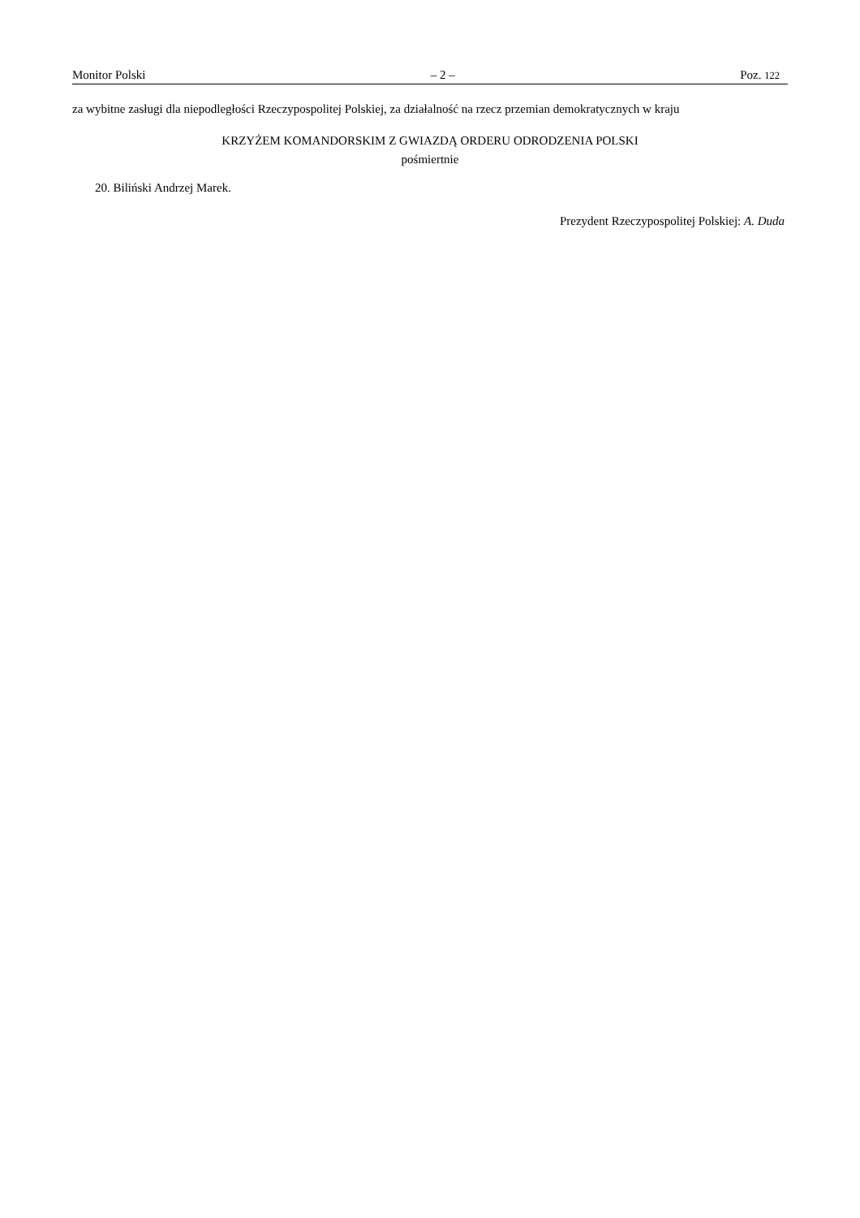Monitor Polski – 2 – Poz. 122
za wybitne zasługi dla niepodległości Rzeczypospolitej Polskiej, za działalność na rzecz przemian demokratycznych w kraju
KRZYŻEM KOMANDORSKIM Z GWIAZDĄ ORDERU ODRODZENIA POLSKI
pośmiertnie
20. Biliński Andrzej Marek.
Prezydent Rzeczypospolitej Polskiej: A. Duda